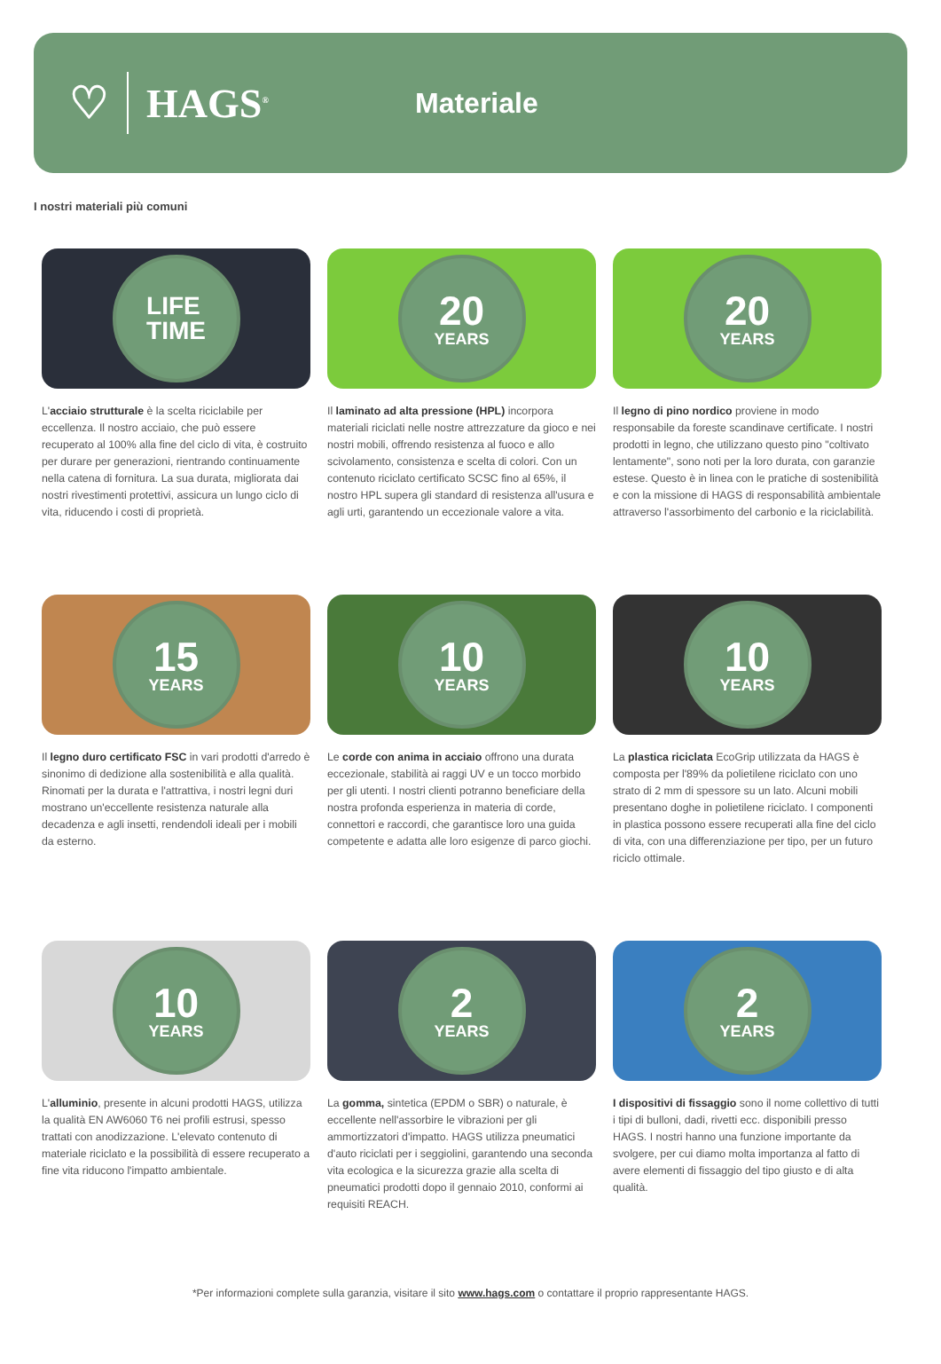♡ HAGS<sup>®</sup>
Materiale
I nostri materiali più comuni
LIFE
TIME
L'acciaio strutturale è la scelta riciclabile per eccellenza. Il nostro acciaio, che può essere recuperato al 100% alla fine del ciclo di vita, è costruito per durare per generazioni, rientrando continuamente nella catena di fornitura. La sua durata, migliorata dai nostri rivestimenti protettivi, assicura un lungo ciclo di vita, riducendo i costi di proprietà.
20
YEARS
Il laminato ad alta pressione (HPL) incorpora materiali riciclati nelle nostre attrezzature da gioco e nei nostri mobili, offrendo resistenza al fuoco e allo scivolamento, consistenza e scelta di colori. Con un contenuto riciclato certificato SCSC fino al 65%, il nostro HPL supera gli standard di resistenza all'usura e agli urti, garantendo un eccezionale valore a vita.
20
YEARS
Il legno di pino nordico proviene in modo responsabile da foreste scandinave certificate. I nostri prodotti in legno, che utilizzano questo pino "coltivato lentamente", sono noti per la loro durata, con garanzie estese. Questo è in linea con le pratiche di sostenibilità e con la missione di HAGS di responsabilità ambientale attraverso l'assorbimento del carbonio e la riciclabilità.
15
YEARS
Il legno duro certificato FSC in vari prodotti d'arredo è sinonimo di dedizione alla sostenibilità e alla qualità. Rinomati per la durata e l'attrattiva, i nostri legni duri mostrano un'eccellente resistenza naturale alla decadenza e agli insetti, rendendoli ideali per i mobili da esterno.
10
YEARS
Le corde con anima in acciaio offrono una durata eccezionale, stabilità ai raggi UV e un tocco morbido per gli utenti. I nostri clienti potranno beneficiare della nostra profonda esperienza in materia di corde, connettori e raccordi, che garantisce loro una guida competente e adatta alle loro esigenze di parco giochi.
10
YEARS
La plastica riciclata EcoGrip utilizzata da HAGS è composta per l'89% da polietilene riciclato con uno strato di 2 mm di spessore su un lato. Alcuni mobili presentano doghe in polietilene riciclato. I componenti in plastica possono essere recuperati alla fine del ciclo di vita, con una differenziazione per tipo, per un futuro riciclo ottimale.
10
YEARS
L'alluminio, presente in alcuni prodotti HAGS, utilizza la qualità EN AW6060 T6 nei profili estrusi, spesso trattati con anodizzazione. L'elevato contenuto di materiale riciclato e la possibilità di essere recuperato a fine vita riducono l'impatto ambientale.
2
YEARS
La gomma, sintetica (EPDM o SBR) o naturale, è eccellente nell'assorbire le vibrazioni per gli ammortizzatori d'impatto. HAGS utilizza pneumatici d'auto riciclati per i seggiolini, garantendo una seconda vita ecologica e la sicurezza grazie alla scelta di pneumatici prodotti dopo il gennaio 2010, conformi ai requisiti REACH.
2
YEARS
I dispositivi di fissaggio sono il nome collettivo di tutti i tipi di bulloni, dadi, rivetti ecc. disponibili presso HAGS. I nostri hanno una funzione importante da svolgere, per cui diamo molta importanza al fatto di avere elementi di fissaggio del tipo giusto e di alta qualità.
*Per informazioni complete sulla garanzia, visitare il sito www.hags.com o contattare il proprio rappresentante HAGS.